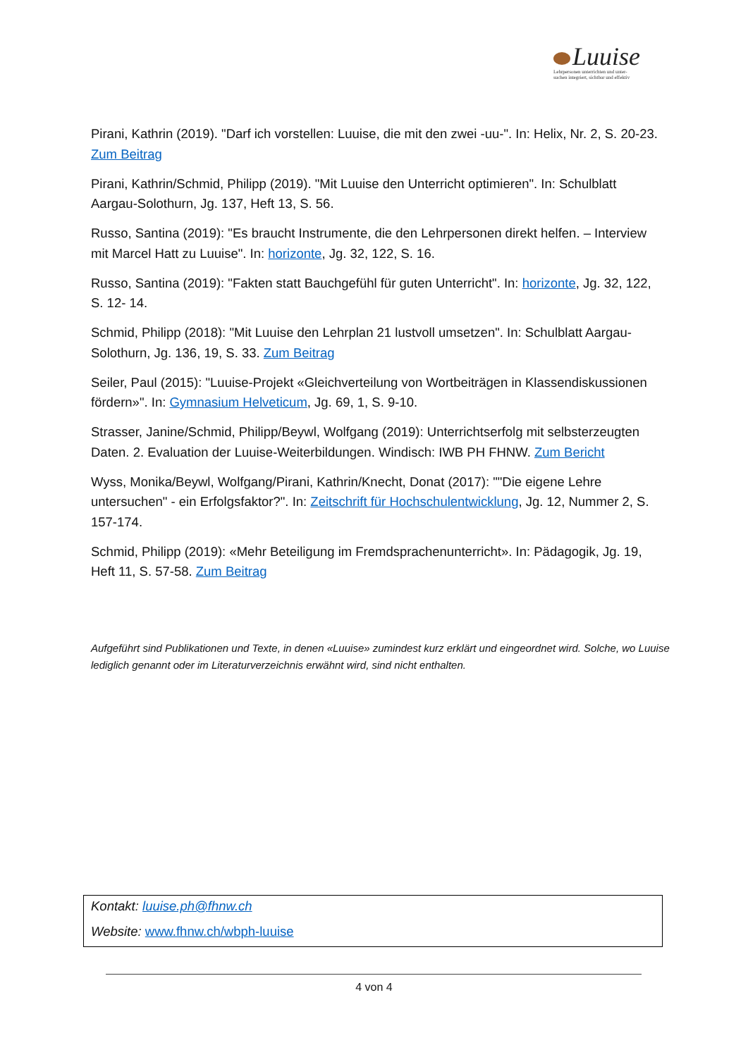Luuise
Lehrpersonen unterrichten und unter-
suchen integriert, sichtbar und effektiv
Pirani, Kathrin (2019). "Darf ich vorstellen: Luuise, die mit den zwei -uu-". In: Helix, Nr. 2, S. 20-23. Zum Beitrag
Pirani, Kathrin/Schmid, Philipp (2019). "Mit Luuise den Unterricht optimieren". In: Schulblatt Aargau-Solothurn, Jg. 137, Heft 13, S. 56.
Russo, Santina (2019): "Es braucht Instrumente, die den Lehrpersonen direkt helfen. – Interview mit Marcel Hatt zu Luuise". In: horizonte, Jg. 32, 122, S. 16.
Russo, Santina (2019): "Fakten statt Bauchgefühl für guten Unterricht". In: horizonte, Jg. 32, 122, S. 12- 14.
Schmid, Philipp (2018): "Mit Luuise den Lehrplan 21 lustvoll umsetzen". In: Schulblatt Aargau-Solothurn, Jg. 136, 19, S. 33. Zum Beitrag
Seiler, Paul (2015): "Luuise-Projekt «Gleichverteilung von Wortbeiträgen in Klassendiskussionen fördern»". In: Gymnasium Helveticum, Jg. 69, 1, S. 9-10.
Strasser, Janine/Schmid, Philipp/Beywl, Wolfgang (2019): Unterrichtserfolg mit selbsterzeugten Daten. 2. Evaluation der Luuise-Weiterbildungen. Windisch: IWB PH FHNW. Zum Bericht
Wyss, Monika/Beywl, Wolfgang/Pirani, Kathrin/Knecht, Donat (2017): ""Die eigene Lehre untersuchen" - ein Erfolgsfaktor?". In: Zeitschrift für Hochschulentwicklung, Jg. 12, Nummer 2, S. 157-174.
Schmid, Philipp (2019): «Mehr Beteiligung im Fremdsprachenunterricht». In: Pädagogik, Jg. 19, Heft 11, S. 57-58. Zum Beitrag
Aufgeführt sind Publikationen und Texte, in denen «Luuise» zumindest kurz erklärt und eingeordnet wird. Solche, wo Luuise lediglich genannt oder im Literaturverzeichnis erwähnt wird, sind nicht enthalten.
Kontakt: luuise.ph@fhnw.ch
Website: www.fhnw.ch/wbph-luuise
4 von 4